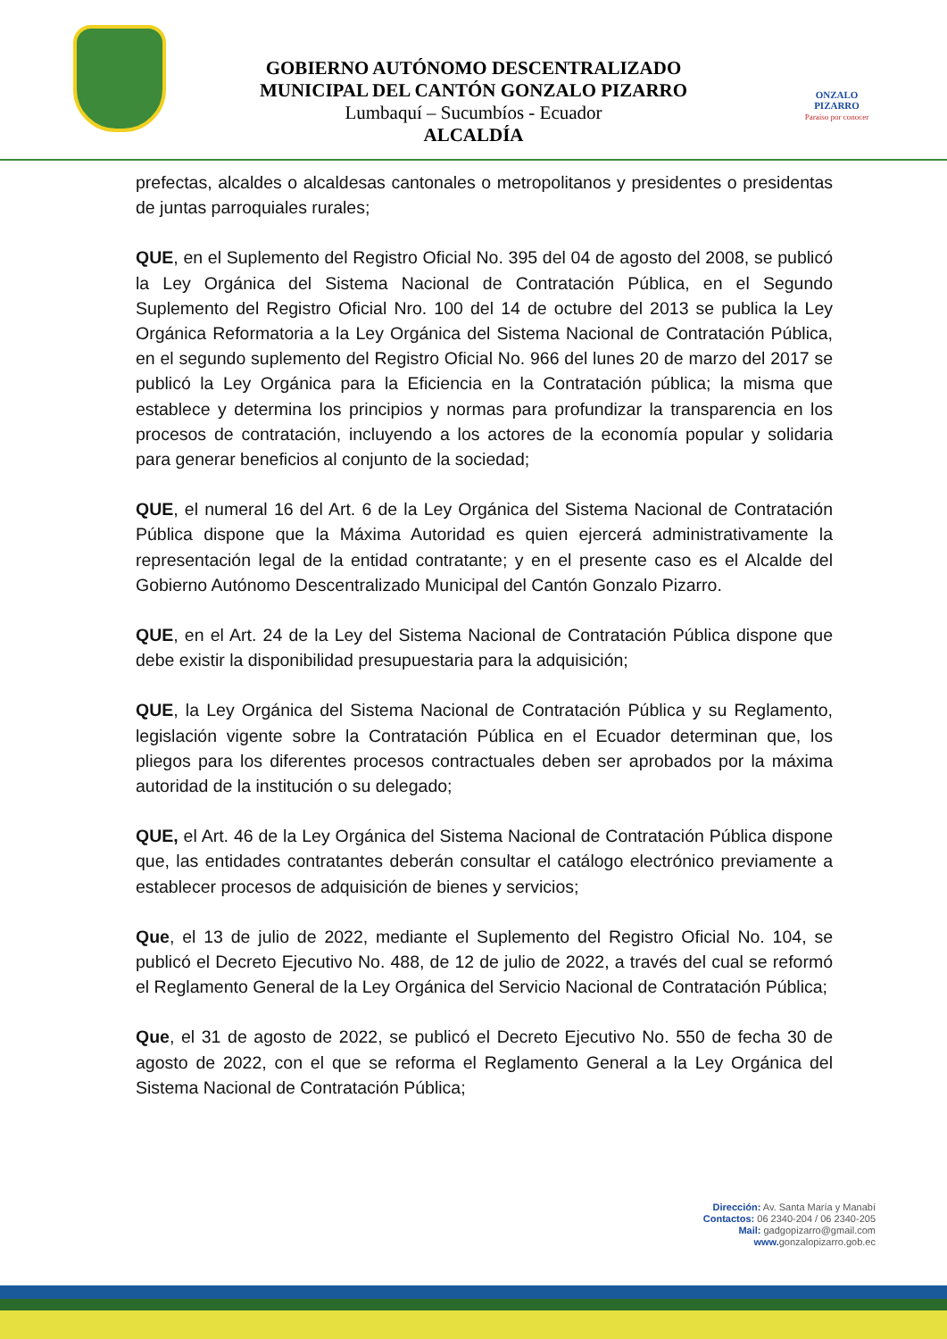GOBIERNO AUTÓNOMO DESCENTRALIZADO
MUNICIPAL DEL CANTÓN GONZALO PIZARRO
Lumbaquí – Sucumbíos - Ecuador
ALCALDÍA
ONZALO PIZARRO
Paraíso por conocer
prefectas, alcaldes o alcaldesas cantonales o metropolitanos y presidentes o presidentas de juntas parroquiales rurales;
QUE, en el Suplemento del Registro Oficial No. 395 del 04 de agosto del 2008, se publicó la Ley Orgánica del Sistema Nacional de Contratación Pública, en el Segundo Suplemento del Registro Oficial Nro. 100 del 14 de octubre del 2013 se publica la Ley Orgánica Reformatoria a la Ley Orgánica del Sistema Nacional de Contratación Pública, en el segundo suplemento del Registro Oficial No. 966 del lunes 20 de marzo del 2017 se publicó la Ley Orgánica para la Eficiencia en la Contratación pública; la misma que establece y determina los principios y normas para profundizar la transparencia en los procesos de contratación, incluyendo a los actores de la economía popular y solidaria para generar beneficios al conjunto de la sociedad;
QUE, el numeral 16 del Art. 6 de la Ley Orgánica del Sistema Nacional de Contratación Pública dispone que la Máxima Autoridad es quien ejercerá administrativamente la representación legal de la entidad contratante; y en el presente caso es el Alcalde del Gobierno Autónomo Descentralizado Municipal del Cantón Gonzalo Pizarro.
QUE, en el Art. 24 de la Ley del Sistema Nacional de Contratación Pública dispone que debe existir la disponibilidad presupuestaria para la adquisición;
QUE, la Ley Orgánica del Sistema Nacional de Contratación Pública y su Reglamento, legislación vigente sobre la Contratación Pública en el Ecuador determinan que, los pliegos para los diferentes procesos contractuales deben ser aprobados por la máxima autoridad de la institución o su delegado;
QUE, el Art. 46 de la Ley Orgánica del Sistema Nacional de Contratación Pública dispone que, las entidades contratantes deberán consultar el catálogo electrónico previamente a establecer procesos de adquisición de bienes y servicios;
Que, el 13 de julio de 2022, mediante el Suplemento del Registro Oficial No. 104, se publicó el Decreto Ejecutivo No. 488, de 12 de julio de 2022, a través del cual se reformó el Reglamento General de la Ley Orgánica del Servicio Nacional de Contratación Pública;
Que, el 31 de agosto de 2022, se publicó el Decreto Ejecutivo No. 550 de fecha 30 de agosto de 2022, con el que se reforma el Reglamento General a la Ley Orgánica del Sistema Nacional de Contratación Pública;
Dirección: Av. Santa María y Manabí
Contactos: 06 2340-204 / 06 2340-205
Mail: gadgopizarro@gmail.com
www. gonzalopizarro.gob.ec